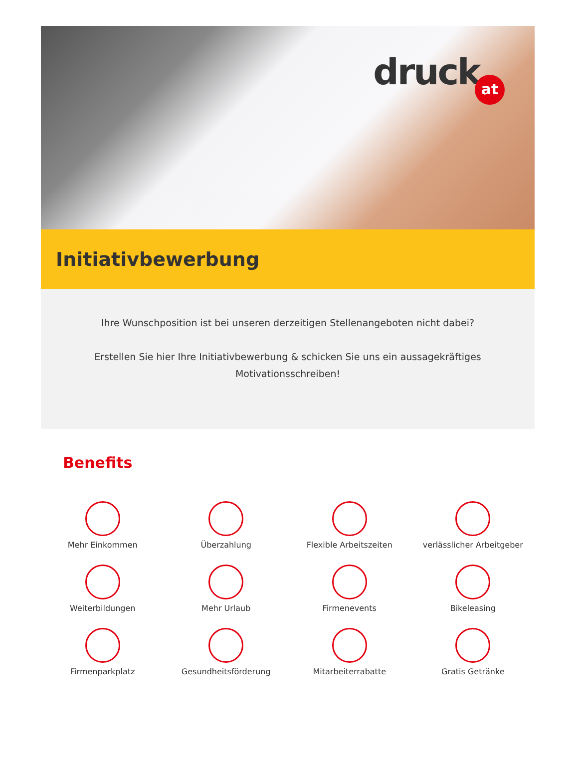druckat
Initiativbewerbung
Ihre Wunschposition ist bei unseren derzeitigen Stellenangeboten nicht dabei?
Erstellen Sie hier Ihre Initiativbewerbung & schicken Sie uns ein aussagekräftiges Motivationsschreiben!
Benefits
Mehr Einkommen
Überzahlung
Flexible Arbeitszeiten
verlässlicher Arbeitgeber
Weiterbildungen
Mehr Urlaub
Firmenevents
Bikeleasing
Firmenparkplatz
Gesundheitsförderung
Mitarbeiterrabatte
Gratis Getränke